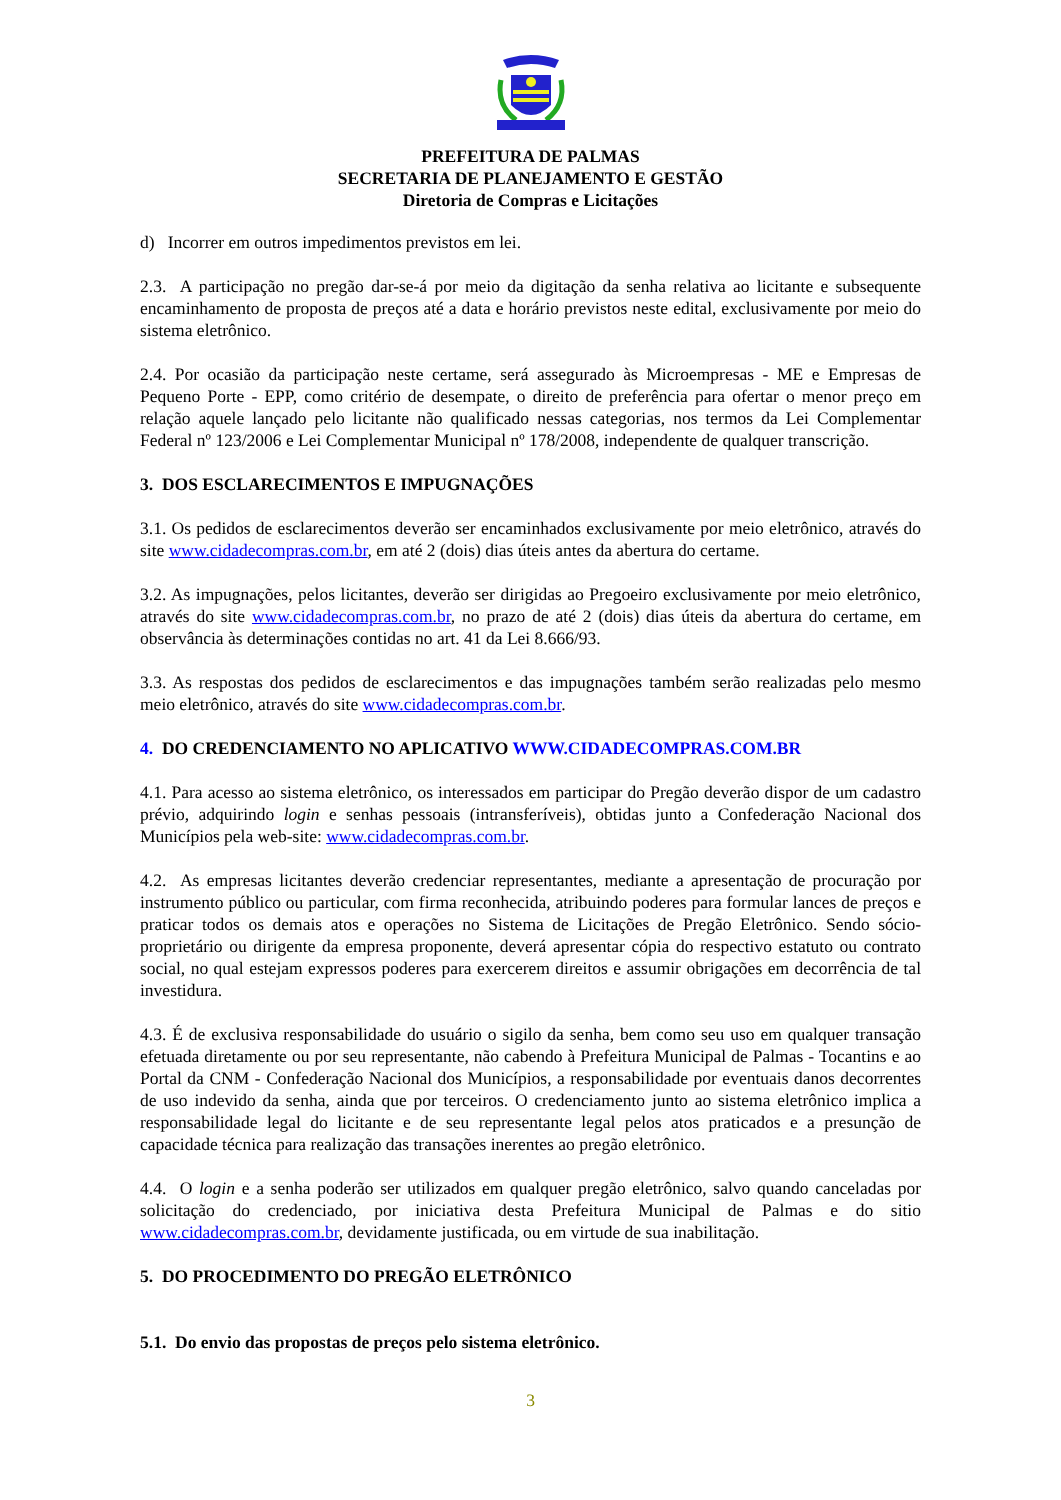PREFEITURA DE PALMAS
SECRETARIA DE PLANEJAMENTO E GESTÃO
Diretoria de Compras e Licitações
d) Incorrer em outros impedimentos previstos em lei.
2.3. A participação no pregão dar-se-á por meio da digitação da senha relativa ao licitante e subsequente encaminhamento de proposta de preços até a data e horário previstos neste edital, exclusivamente por meio do sistema eletrônico.
2.4. Por ocasião da participação neste certame, será assegurado às Microempresas - ME e Empresas de Pequeno Porte - EPP, como critério de desempate, o direito de preferência para ofertar o menor preço em relação aquele lançado pelo licitante não qualificado nessas categorias, nos termos da Lei Complementar Federal nº 123/2006 e Lei Complementar Municipal nº 178/2008, independente de qualquer transcrição.
3. DOS ESCLARECIMENTOS E IMPUGNAÇÕES
3.1. Os pedidos de esclarecimentos deverão ser encaminhados exclusivamente por meio eletrônico, através do site www.cidadecompras.com.br, em até 2 (dois) dias úteis antes da abertura do certame.
3.2. As impugnações, pelos licitantes, deverão ser dirigidas ao Pregoeiro exclusivamente por meio eletrônico, através do site www.cidadecompras.com.br, no prazo de até 2 (dois) dias úteis da abertura do certame, em observância às determinações contidas no art. 41 da Lei 8.666/93.
3.3. As respostas dos pedidos de esclarecimentos e das impugnações também serão realizadas pelo mesmo meio eletrônico, através do site www.cidadecompras.com.br.
4. DO CREDENCIAMENTO NO APLICATIVO WWW.CIDADECOMPRAS.COM.BR
4.1. Para acesso ao sistema eletrônico, os interessados em participar do Pregão deverão dispor de um cadastro prévio, adquirindo login e senhas pessoais (intransferíveis), obtidas junto a Confederação Nacional dos Municípios pela web-site: www.cidadecompras.com.br.
4.2. As empresas licitantes deverão credenciar representantes, mediante a apresentação de procuração por instrumento público ou particular, com firma reconhecida, atribuindo poderes para formular lances de preços e praticar todos os demais atos e operações no Sistema de Licitações de Pregão Eletrônico. Sendo sócio-proprietário ou dirigente da empresa proponente, deverá apresentar cópia do respectivo estatuto ou contrato social, no qual estejam expressos poderes para exercerem direitos e assumir obrigações em decorrência de tal investidura.
4.3. É de exclusiva responsabilidade do usuário o sigilo da senha, bem como seu uso em qualquer transação efetuada diretamente ou por seu representante, não cabendo à Prefeitura Municipal de Palmas - Tocantins e ao Portal da CNM - Confederação Nacional dos Municípios, a responsabilidade por eventuais danos decorrentes de uso indevido da senha, ainda que por terceiros. O credenciamento junto ao sistema eletrônico implica a responsabilidade legal do licitante e de seu representante legal pelos atos praticados e a presunção de capacidade técnica para realização das transações inerentes ao pregão eletrônico.
4.4. O login e a senha poderão ser utilizados em qualquer pregão eletrônico, salvo quando canceladas por solicitação do credenciado, por iniciativa desta Prefeitura Municipal de Palmas e do sitio www.cidadecompras.com.br, devidamente justificada, ou em virtude de sua inabilitação.
5. DO PROCEDIMENTO DO PREGÃO ELETRÔNICO
5.1. Do envio das propostas de preços pelo sistema eletrônico.
3